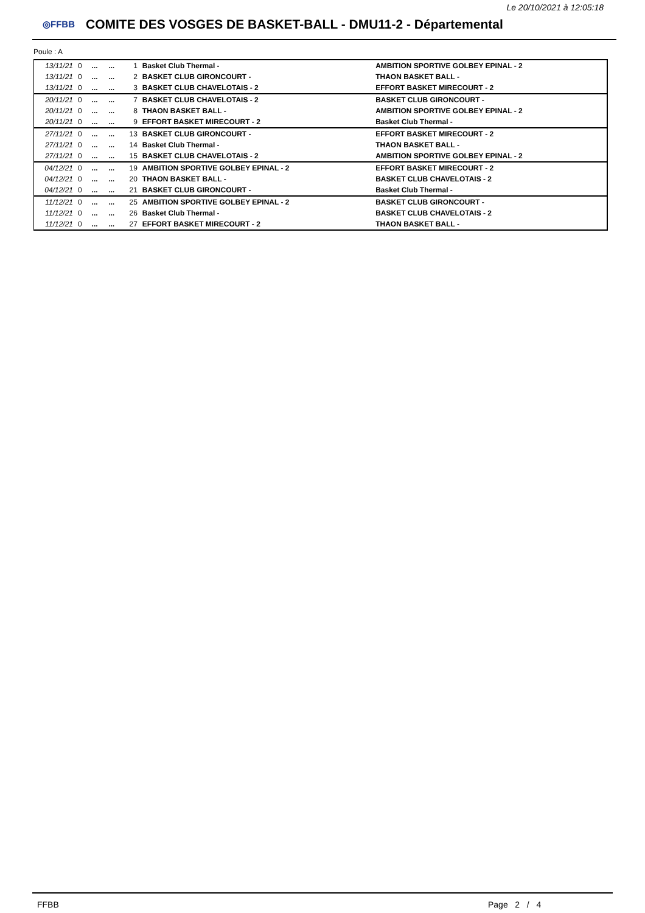Le 20/10/2021 à 12:05:18
◎FFBB
COMITE DES VOSGES DE BASKET-BALL - DMU11-2 - Départemental
Poule : A
| 13/11/21 | 0 | ... | ... | 1 | Basket Club Thermal - | AMBITION SPORTIVE GOLBEY EPINAL - 2 |
| 13/11/21 | 0 | ... | ... | 2 | BASKET CLUB GIRONCOURT - | THAON BASKET BALL - |
| 13/11/21 | 0 | ... | ... | 3 | BASKET CLUB CHAVELOTAIS - 2 | EFFORT BASKET MIRECOURT - 2 |
| 20/11/21 | 0 | ... | ... | 7 | BASKET CLUB CHAVELOTAIS - 2 | BASKET CLUB GIRONCOURT - |
| 20/11/21 | 0 | ... | ... | 8 | THAON BASKET BALL - | AMBITION SPORTIVE GOLBEY EPINAL - 2 |
| 20/11/21 | 0 | ... | ... | 9 | EFFORT BASKET MIRECOURT - 2 | Basket Club Thermal - |
| 27/11/21 | 0 | ... | ... | 13 | BASKET CLUB GIRONCOURT - | EFFORT BASKET MIRECOURT - 2 |
| 27/11/21 | 0 | ... | ... | 14 | Basket Club Thermal - | THAON BASKET BALL - |
| 27/11/21 | 0 | ... | ... | 15 | BASKET CLUB CHAVELOTAIS - 2 | AMBITION SPORTIVE GOLBEY EPINAL - 2 |
| 04/12/21 | 0 | ... | ... | 19 | AMBITION SPORTIVE GOLBEY EPINAL - 2 | EFFORT BASKET MIRECOURT - 2 |
| 04/12/21 | 0 | ... | ... | 20 | THAON BASKET BALL - | BASKET CLUB CHAVELOTAIS - 2 |
| 04/12/21 | 0 | ... | ... | 21 | BASKET CLUB GIRONCOURT - | Basket Club Thermal - |
| 11/12/21 | 0 | ... | ... | 25 | AMBITION SPORTIVE GOLBEY EPINAL - 2 | BASKET CLUB GIRONCOURT - |
| 11/12/21 | 0 | ... | ... | 26 | Basket Club Thermal - | BASKET CLUB CHAVELOTAIS - 2 |
| 11/12/21 | 0 | ... | ... | 27 | EFFORT BASKET MIRECOURT - 2 | THAON BASKET BALL - |
FFBB Page 2 / 4